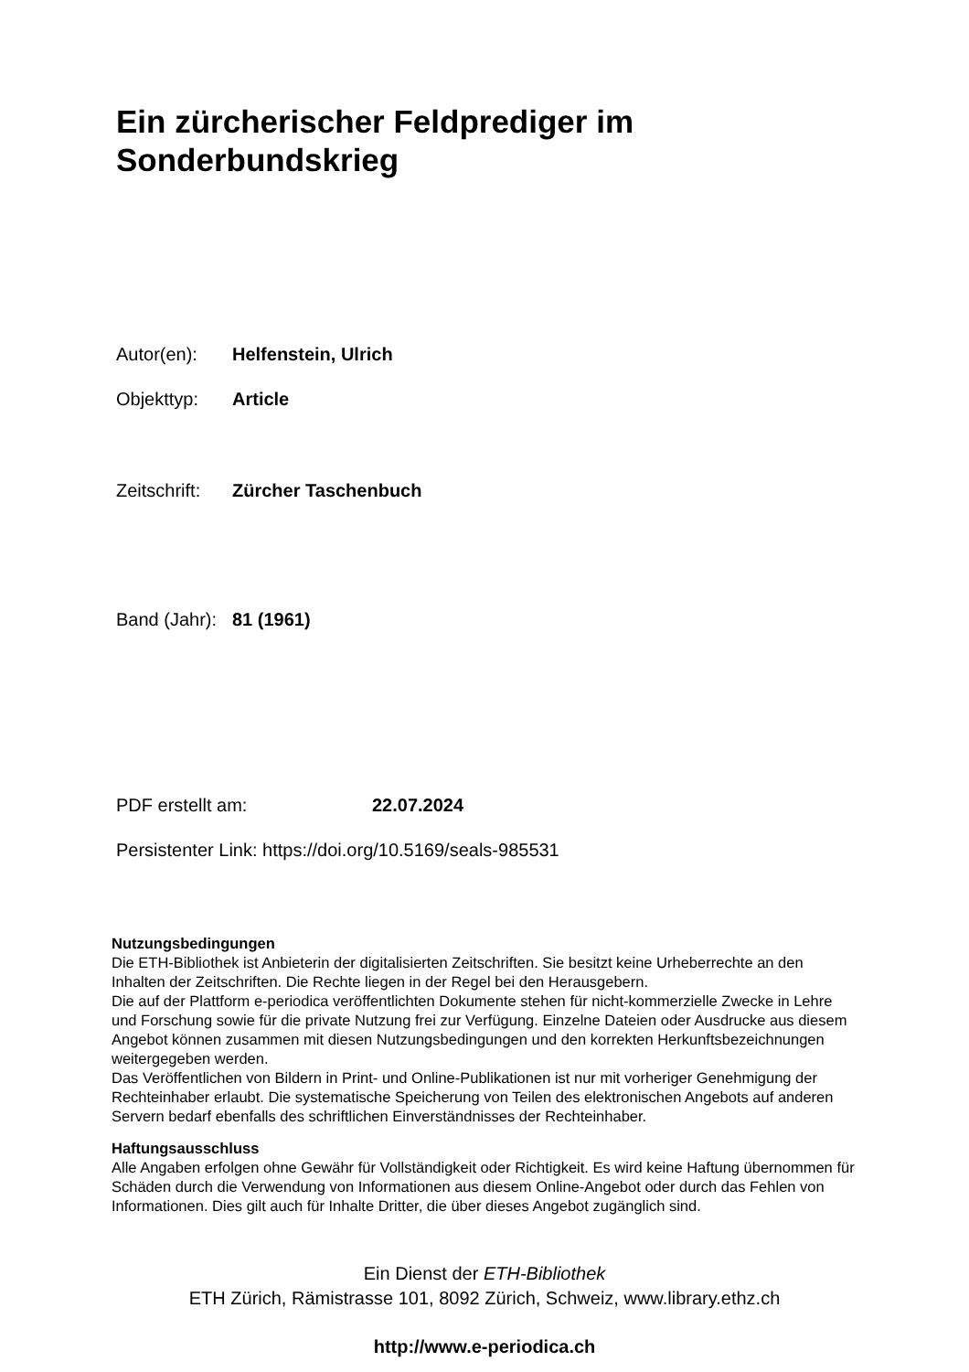Ein zürcherischer Feldprediger im
Sonderbundskrieg
Autor(en): Helfenstein, Ulrich
Objekttyp: Article
Zeitschrift: Zürcher Taschenbuch
Band (Jahr): 81 (1961)
PDF erstellt am: 22.07.2024
Persistenter Link: https://doi.org/10.5169/seals-985531
Nutzungsbedingungen
Die ETH-Bibliothek ist Anbieterin der digitalisierten Zeitschriften. Sie besitzt keine Urheberrechte an den Inhalten der Zeitschriften. Die Rechte liegen in der Regel bei den Herausgebern.
Die auf der Plattform e-periodica veröffentlichten Dokumente stehen für nicht-kommerzielle Zwecke in Lehre und Forschung sowie für die private Nutzung frei zur Verfügung. Einzelne Dateien oder Ausdrucke aus diesem Angebot können zusammen mit diesen Nutzungsbedingungen und den korrekten Herkunftsbezeichnungen weitergegeben werden.
Das Veröffentlichen von Bildern in Print- und Online-Publikationen ist nur mit vorheriger Genehmigung der Rechteinhaber erlaubt. Die systematische Speicherung von Teilen des elektronischen Angebots auf anderen Servern bedarf ebenfalls des schriftlichen Einverständnisses der Rechteinhaber.
Haftungsausschluss
Alle Angaben erfolgen ohne Gewähr für Vollständigkeit oder Richtigkeit. Es wird keine Haftung übernommen für Schäden durch die Verwendung von Informationen aus diesem Online-Angebot oder durch das Fehlen von Informationen. Dies gilt auch für Inhalte Dritter, die über dieses Angebot zugänglich sind.
Ein Dienst der ETH-Bibliothek
ETH Zürich, Rämistrasse 101, 8092 Zürich, Schweiz, www.library.ethz.ch
http://www.e-periodica.ch